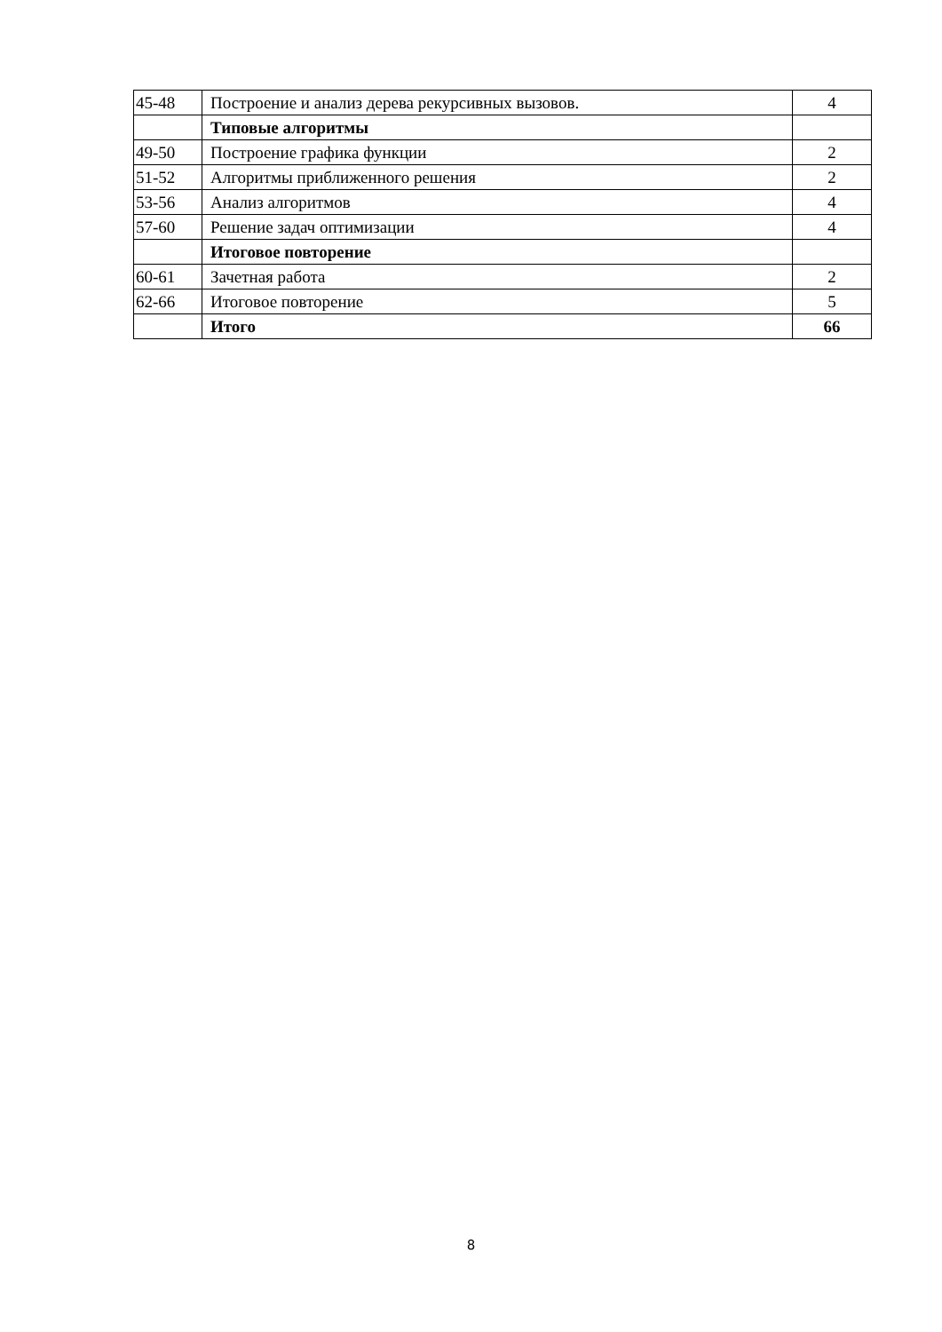| 45-48 | Построение и анализ дерева рекурсивных вызовов. | 4 |
| | Типовые алгоритмы | |
| 49-50 | Построение графика функции | 2 |
| 51-52 | Алгоритмы приближенного решения | 2 |
| 53-56 | Анализ алгоритмов | 4 |
| 57-60 | Решение задач оптимизации | 4 |
| | Итоговое повторение | |
| 60-61 | Зачетная работа | 2 |
| 62-66 | Итоговое повторение | 5 |
| | Итого | 66 |
8